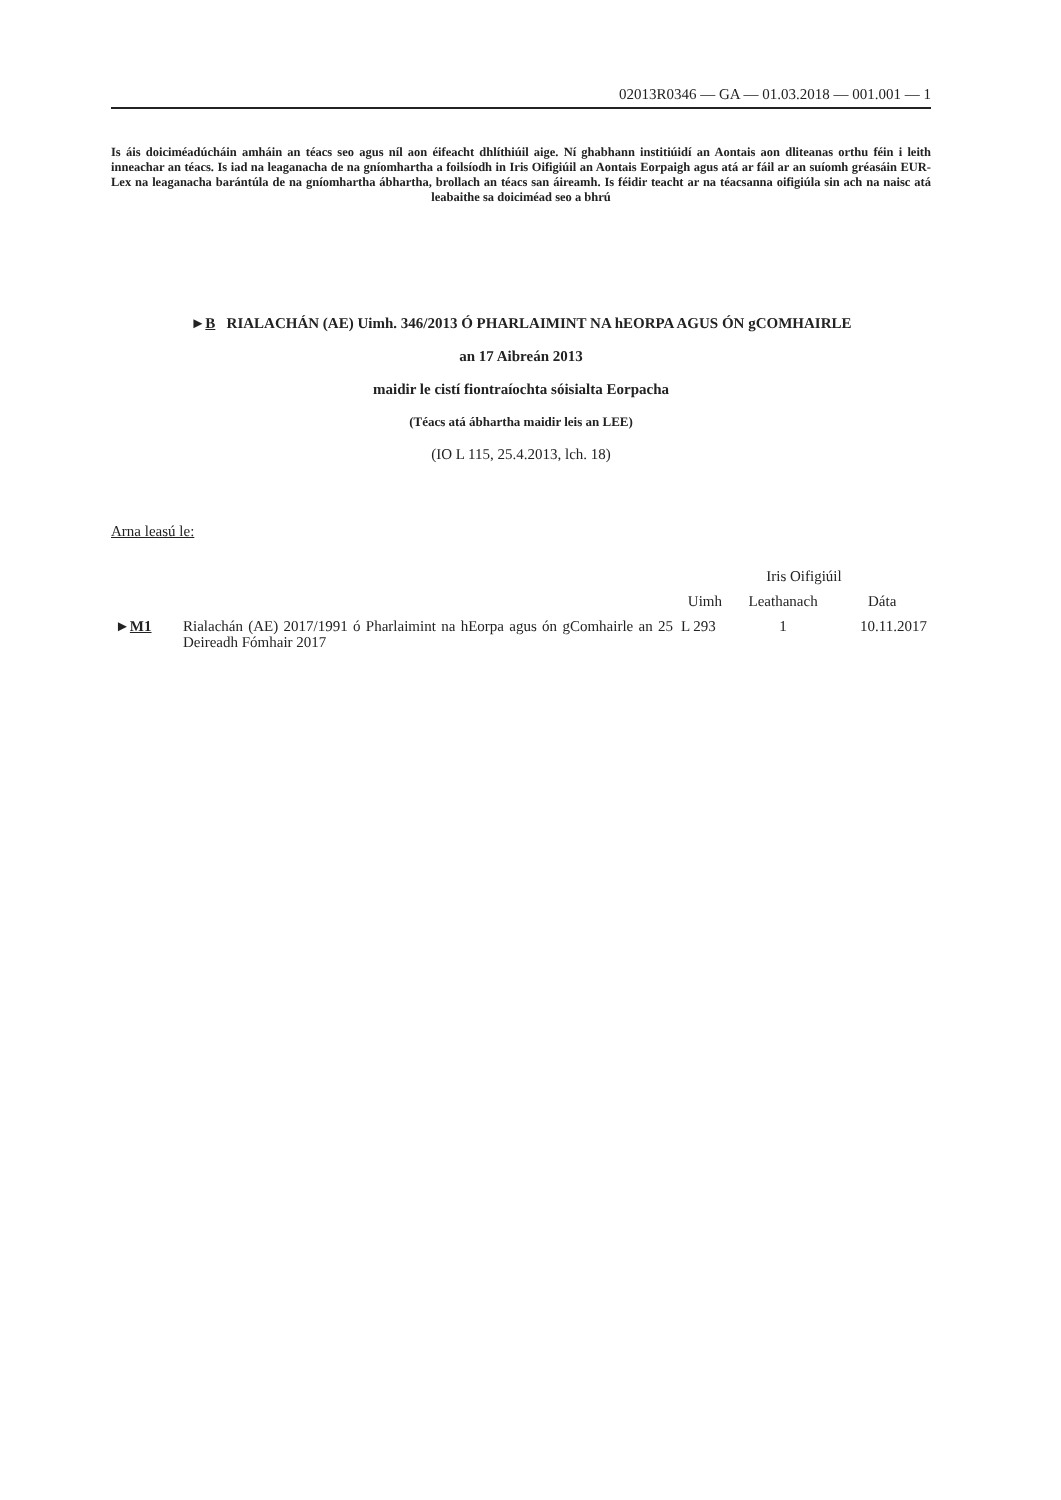02013R0346 — GA — 01.03.2018 — 001.001 — 1
Is áis doiciméadúcháin amháin an téacs seo agus níl aon éifeacht dhlíthiúil aige. Ní ghabhann institiúidí an Aontais aon dliteanas orthu féin i leith inneachar an téacs. Is iad na leaganacha de na gníomhartha a foilsíodh in Iris Oifigiúil an Aontais Eorpaigh agus atá ar fáil ar an suíomh gréasáin EUR-Lex na leaganacha barántúla de na gníomhartha ábhartha, brollach an téacs san áireamh. Is féidir teacht ar na téacsanna oifigiúla sin ach na naisc atá leabaithe sa doiciméad seo a bhrú
►B RIALACHÁN (AE) Uimh. 346/2013 Ó PHARLAIMINT NA hEORPA AGUS ÓN gCOMHAIRLE
an 17 Aibreán 2013
maidir le cistí fiontraíochta sóisialta Eorpacha
(Téacs atá ábhartha maidir leis an LEE)
(IO L 115, 25.4.2013, lch. 18)
Arna leasú le:
| | | Iris Oifigiúil | | |
| --- | --- | --- | --- | --- |
| | | Uimh | Leathanach | Dáta |
| ► M1 | Rialachán (AE) 2017/1991 ó Pharlaimint na hEorpa agus ón gComhairle an 25 Deireadh Fómhair 2017 | L 293 | 1 | 10.11.2017 |